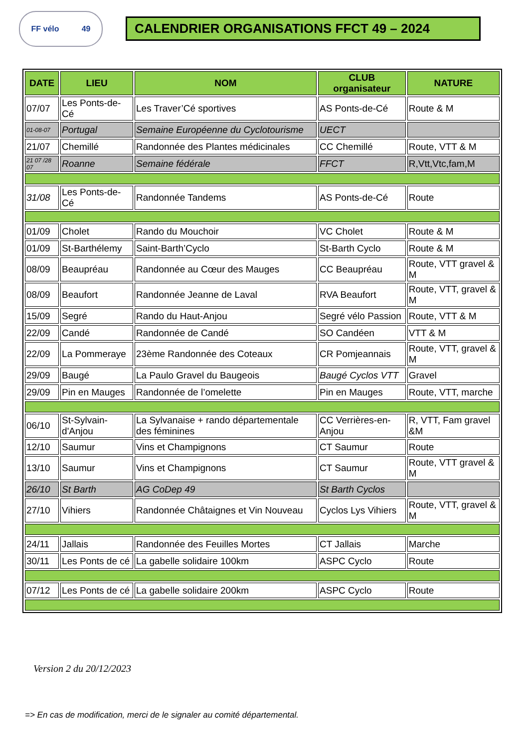FF vélo 49
CALENDRIER ORGANISATIONS FFCT 49 – 2024
| DATE | LIEU | NOM | CLUB organisateur | NATURE |
| --- | --- | --- | --- | --- |
| 07/07 | Les Ponts-de-Cé | Les Traver’Cé sportives | AS Ponts-de-Cé | Route & M |
| 01-08-07 | Portugal | Semaine Européenne du Cyclotourisme | UECT | |
| 21/07 | Chemillé | Randonnée des Plantes médicinales | CC Chemillé | Route, VTT & M |
| 21 07 /28 07 | Roanne | Semaine fédérale | FFCT | R,Vtt,Vtc,fam,M |
| 31/08 | Les Ponts-de-Cé | Randonnée Tandems | AS Ponts-de-Cé | Route |
| 01/09 | Cholet | Rando du Mouchoir | VC Cholet | Route & M |
| 01/09 | St-Barthélemy | Saint-Barth’Cyclo | St-Barth Cyclo | Route & M |
| 08/09 | Beaupréau | Randonnée au Cœur des Mauges | CC Beaupréau | Route, VTT gravel & M |
| 08/09 | Beaufort | Randonnée Jeanne de Laval | RVA Beaufort | Route, VTT, gravel & M |
| 15/09 | Segré | Rando du Haut-Anjou | Segré vélo Passion | Route, VTT & M |
| 22/09 | Candé | Randonnée de Candé | SO Candéen | VTT & M |
| 22/09 | La Pommeraye | 23ème Randonnée des Coteaux | CR Pomjeannais | Route, VTT, gravel & M |
| 29/09 | Baugé | La Paulo Gravel du Baugeois | Baugé Cyclos VTT | Gravel |
| 29/09 | Pin en Mauges | Randonnée de l’omelette | Pin en Mauges | Route, VTT, marche |
| 06/10 | St-Sylvain-d'Anjou | La Sylvanaise + rando départementale des féminines | CC Verrières-en-Anjou | R, VTT, Fam gravel &M |
| 12/10 | Saumur | Vins et Champignons | CT Saumur | Route |
| 13/10 | Saumur | Vins et Champignons | CT Saumur | Route, VTT gravel & M |
| 26/10 | St Barth | AG CoDep 49 | St Barth Cyclos | |
| 27/10 | Vihiers | Randonnée Châtaignes et Vin Nouveau | Cyclos Lys Vihiers | Route, VTT, gravel & M |
| 24/11 | Jallais | Randonnée des Feuilles Mortes | CT Jallais | Marche |
| 30/11 | Les Ponts de cé | La gabelle solidaire 100km | ASPC Cyclo | Route |
| 07/12 | Les Ponts de cé | La gabelle solidaire 200km | ASPC Cyclo | Route |
Version 2 du 20/12/2023
=> En cas de modification, merci de le signaler au comité départemental.